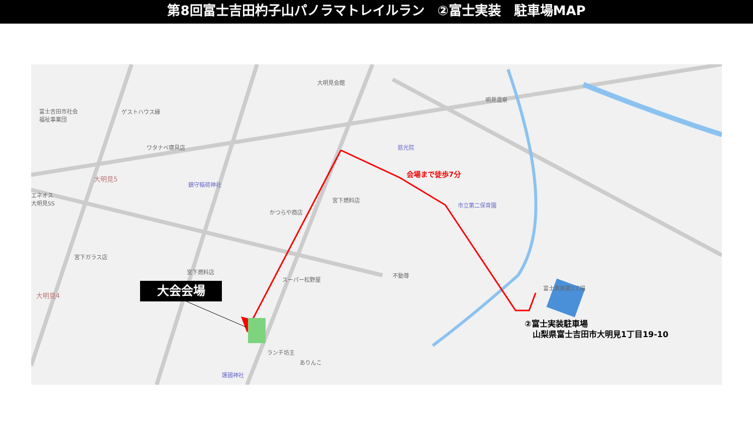第8回富士吉田杓子山パノラマトレイルラン　②富士実装　駐車場MAP
大明見会館
明見温泉
富士吉田市社会
福祉事業団
ゲストハウス縁
ワタナベ寝具店 慈光院
鎮守稲荷神社
宮下燃料店
市立第二保育園
かつらや商店
宮下ガラス店
宮下燃料店
スーパー松野屋
不動尊
富士実装第2工場
ランチ坊主
ありんこ
護國神社
エネオス
大明見SS
大明見5
大明見4
大会会場
会場まで徒歩7分
②富士実装駐車場
　山梨県富士吉田市大明見1丁目19-10